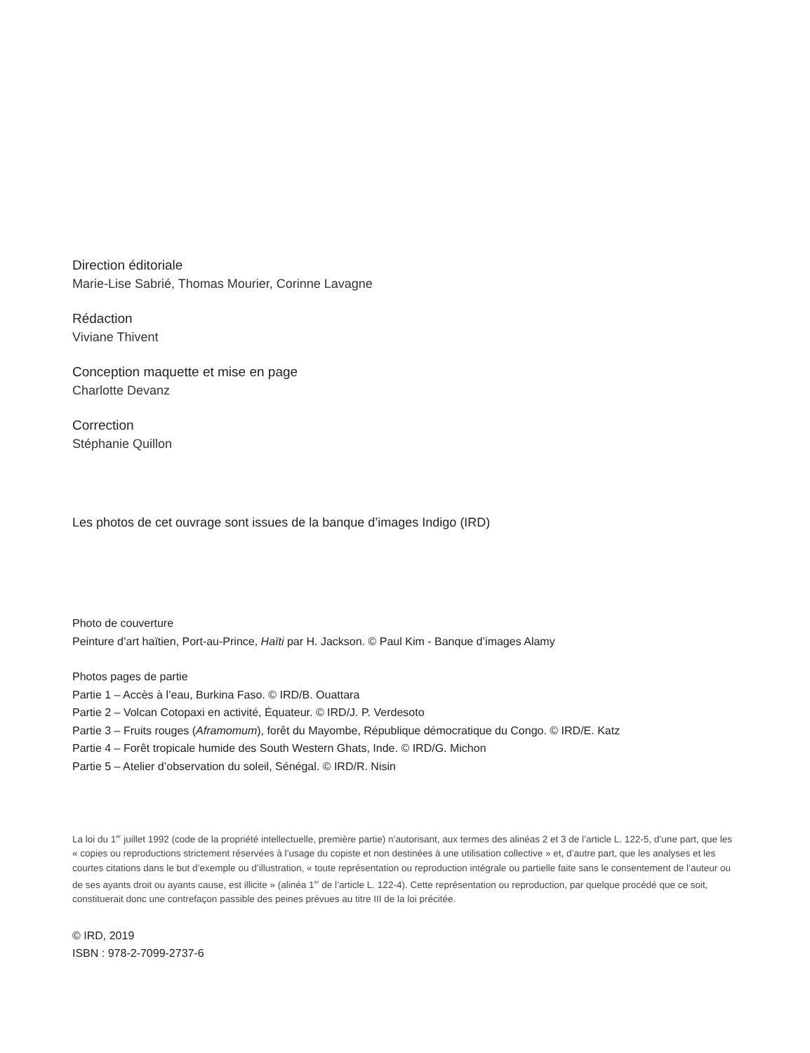Direction éditoriale
Marie-Lise Sabrié, Thomas Mourier, Corinne Lavagne
Rédaction
Viviane Thivent
Conception maquette et mise en page
Charlotte Devanz
Correction
Stéphanie Quillon
Les photos de cet ouvrage sont issues de la banque d’images Indigo (IRD)
Photo de couverture
Peinture d’art haïtien, Port-au-Prince, Haïti par H. Jackson. © Paul Kim - Banque d’images Alamy
Photos pages de partie
Partie 1 – Accès à l’eau, Burkina Faso. © IRD/B. Ouattara
Partie 2 – Volcan Cotopaxi en activité, Équateur. © IRD/J. P. Verdesoto
Partie 3 – Fruits rouges (Aframomum), forêt du Mayombe, République démocratique du Congo. © IRD/E. Katz
Partie 4 – Forêt tropicale humide des South Western Ghats, Inde. © IRD/G. Michon
Partie 5 – Atelier d’observation du soleil, Sénégal. © IRD/R. Nisin
La loi du 1<sup>er</sup> juillet 1992 (code de la propriété intellectuelle, première partie) n’autorisant, aux termes des alinéas 2 et 3 de l’article L. 122-5, d’une part, que les « copies ou reproductions strictement réservées à l’usage du copiste et non destinées à une utilisation collective » et, d’autre part, que les analyses et les courtes citations dans le but d’exemple ou d’illustration, « toute représentation ou reproduction intégrale ou partielle faite sans le consentement de l’auteur ou de ses ayants droit ou ayants cause, est illicite » (alinéa 1<sup>er</sup> de l’article L. 122-4). Cette représentation ou reproduction, par quelque procédé que ce soit, constituerait donc une contrefaçon passible des peines prévues au titre III de la loi précitée.
© IRD, 2019
ISBN : 978-2-7099-2737-6